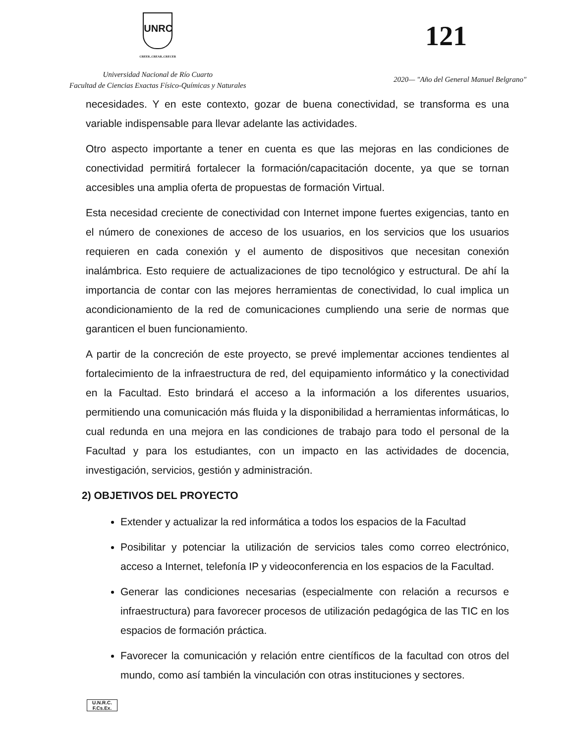UNRC
CREER..CREAR..CRECER
Universidad Nacional de Río Cuarto
Facultad de Ciencias Exactas Físico-Químicas y Naturales
121
2020— "Año del General Manuel Belgrano"
necesidades. Y en este contexto, gozar de buena conectividad, se transforma es una variable indispensable para llevar adelante las actividades.
Otro aspecto importante a tener en cuenta es que las mejoras en las condiciones de conectividad permitirá fortalecer la formación/capacitación docente, ya que se tornan accesibles una amplia oferta de propuestas de formación Virtual.
Esta necesidad creciente de conectividad con Internet impone fuertes exigencias, tanto en el número de conexiones de acceso de los usuarios, en los servicios que los usuarios requieren en cada conexión y el aumento de dispositivos que necesitan conexión inalámbrica. Esto requiere de actualizaciones de tipo tecnológico y estructural. De ahí la importancia de contar con las mejores herramientas de conectividad, lo cual implica un acondicionamiento de la red de comunicaciones cumpliendo una serie de normas que garanticen el buen funcionamiento.
A partir de la concreción de este proyecto, se prevé implementar acciones tendientes al fortalecimiento de la infraestructura de red, del equipamiento informático y la conectividad en la Facultad. Esto brindará el acceso a la información a los diferentes usuarios, permitiendo una comunicación más fluida y la disponibilidad a herramientas informáticas, lo cual redunda en una mejora en las condiciones de trabajo para todo el personal de la Facultad y para los estudiantes, con un impacto en las actividades de docencia, investigación, servicios, gestión y administración.
2) OBJETIVOS DEL PROYECTO
Extender y actualizar la red informática a todos los espacios de la Facultad
Posibilitar y potenciar la utilización de servicios tales como correo electrónico, acceso a Internet, telefonía IP y videoconferencia en los espacios de la Facultad.
Generar las condiciones necesarias (especialmente con relación a recursos e infraestructura) para favorecer procesos de utilización pedagógica de las TIC en los espacios de formación práctica.
Favorecer la comunicación y relación entre científicos de la facultad con otros del mundo, como así también la vinculación con otras instituciones y sectores.
U.N.R.C.
F.Cs.Ex.